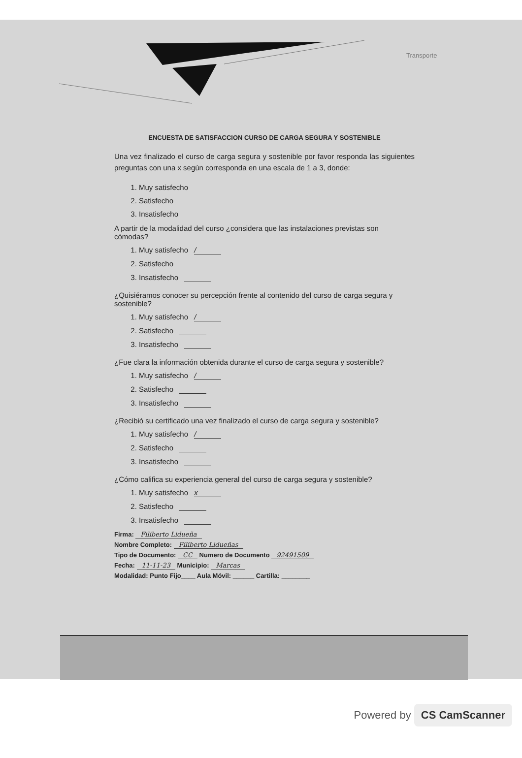Transporte
ENCUESTA DE SATISFACCION CURSO DE CARGA SEGURA Y SOSTENIBLE
Una vez finalizado el curso de carga segura y sostenible por favor responda las siguientes preguntas con una x según corresponda en una escala de 1 a 3, donde:
1. Muy satisfecho
2. Satisfecho
3. Insatisfecho
A partir de la modalidad del curso ¿considera que las instalaciones previstas son cómodas?
1. Muy satisfecho /
2. Satisfecho
3. Insatisfecho
¿Quisiéramos conocer su percepción frente al contenido del curso de carga segura y sostenible?
1. Muy satisfecho /
2. Satisfecho
3. Insatisfecho
¿Fue clara la información obtenida durante el curso de carga segura y sostenible?
1. Muy satisfecho /
2. Satisfecho
3. Insatisfecho
¿Recibió su certificado una vez finalizado el curso de carga segura y sostenible?
1. Muy satisfecho /
2. Satisfecho
3. Insatisfecho
¿Cómo califica su experiencia general del curso de carga segura y sostenible?
1. Muy satisfecho x
2. Satisfecho
3. Insatisfecho
Firma: Filiberto Lidueña
Nombre Completo: Filiberto Lidueñas
Tipo de Documento: CC Numero de Documento 92491509
Fecha: 11-11-23 Municipio: Marcas
Modalidad: Punto Fijo____ Aula Móvil: ______ Cartilla: ________
Powered by CS CamScanner